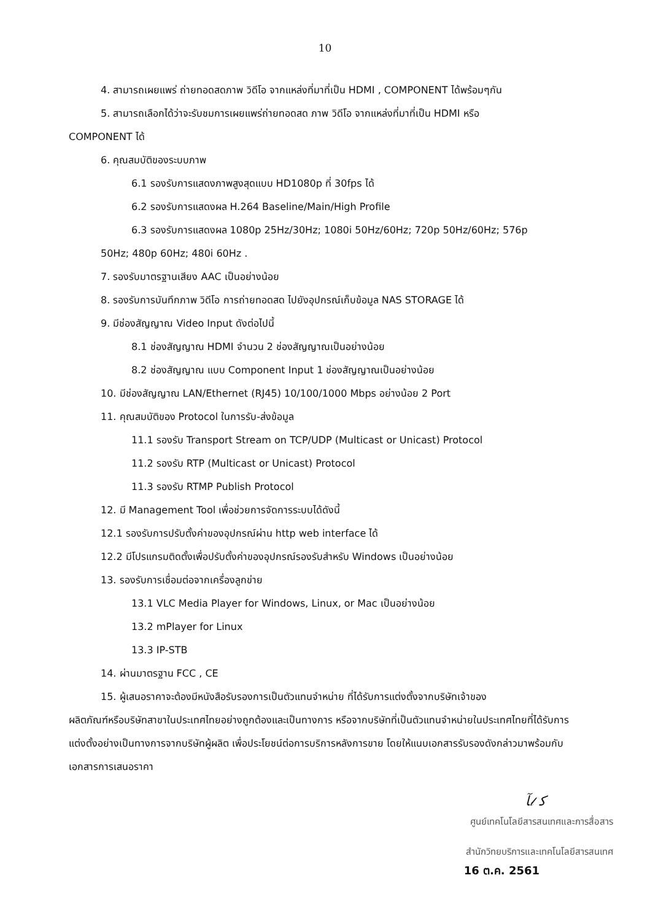10
4. สามารถเผยแพร่ ถ่ายทอดสดภาพ วิดีโอ จากแหล่งที่มาที่เป็น HDMI , COMPONENT ได้พร้อมๆกัน
5. สามารถเลือกได้ว่าจะรับชมการเผยแพร่ถ่ายทอดสด ภาพ วิดีโอ จากแหล่งที่มาที่เป็น HDMI หรือ
COMPONENT ได้
6. คุณสมบัติของระบบภาพ
6.1 รองรับการแสดงภาพสูงสุดแบบ HD1080p ที่ 30fps ได้
6.2 รองรับการแสดงผล H.264 Baseline/Main/High Profile
6.3 รองรับการแสดงผล 1080p 25Hz/30Hz; 1080i 50Hz/60Hz; 720p 50Hz/60Hz; 576p
50Hz; 480p 60Hz; 480i 60Hz .
7. รองรับมาตรฐานเสียง AAC เป็นอย่างน้อย
8. รองรับการบันทึกภาพ วิดีโอ การถ่ายทอดสด ไปยังอุปกรณ์เก็บข้อมูล NAS STORAGE ได้
9. มีช่องสัญญาณ Video Input ดังต่อไปนี้
8.1 ช่องสัญญาณ HDMI จำนวน 2 ช่องสัญญาณเป็นอย่างน้อย
8.2 ช่องสัญญาณ แบบ Component Input 1 ช่องสัญญาณเป็นอย่างน้อย
10. มีช่องสัญญาณ LAN/Ethernet (RJ45) 10/100/1000 Mbps อย่างน้อย 2 Port
11. คุณสมบัติของ Protocol ในการรับ-ส่งข้อมูล
11.1 รองรับ Transport Stream on TCP/UDP (Multicast or Unicast) Protocol
11.2 รองรับ RTP (Multicast or Unicast) Protocol
11.3 รองรับ RTMP Publish Protocol
12. มี Management Tool เพื่อช่วยการจัดการระบบได้ดังนี้
12.1 รองรับการปรับตั้งค่าของอุปกรณ์ผ่าน http web interface ได้
12.2 มีโปรแกรมติดตั้งเพื่อปรับตั้งค่าของอุปกรณ์รองรับสำหรับ Windows เป็นอย่างน้อย
13. รองรับการเชื่อมต่อจากเครื่องลูกข่าย
13.1 VLC Media Player for Windows, Linux, or Mac เป็นอย่างน้อย
13.2 mPlayer for Linux
13.3 IP-STB
14. ผ่านมาตรฐาน FCC , CE
15. ผู้เสนอราคาจะต้องมีหนังสือรับรองการเป็นตัวแทนจำหน่าย ที่ได้รับการแต่งตั้งจากบริษัทเจ้าของ
ผลิตภัณฑ์หรือบริษัทสาขาในประเทศไทยอย่างถูกต้องและเป็นทางการ หรือจากบริษัทที่เป็นตัวแทนจำหน่ายในประเทศไทยที่ได้รับการแต่งตั้งอย่างเป็นทางการจากบริษัทผู้ผลิต เพื่อประโยชน์ต่อการบริการหลังการขาย โดยให้แนบเอกสารรับรองดังกล่าวมาพร้อมกับเอกสารการเสนอราคา
ﺂ𝓁 ﻛ
ศูนย์เทคโนโลยีสารสนเทศและการสื่อสาร
สำนักวิทยบริการและเทคโนโลยีสารสนเทศ
16 ต.ค. 2561